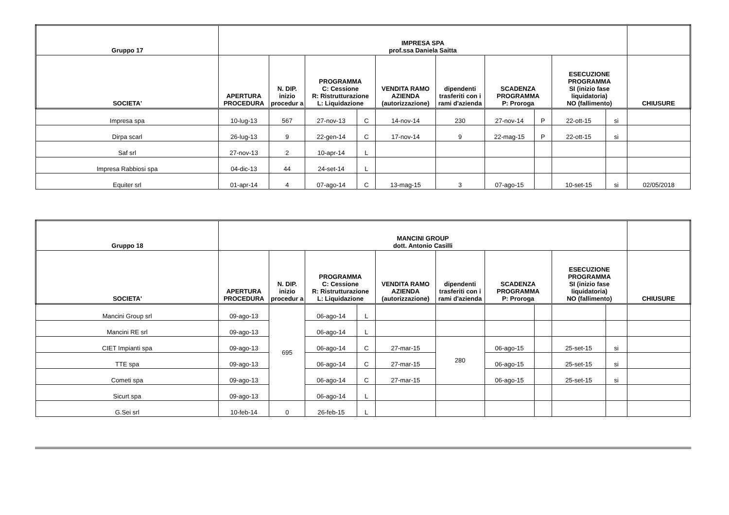| Gruppo 17 | IMPRESA SPA prof.ssa Daniela Saitta | | | | | | | | | | |
| --- | --- | --- | --- | --- | --- | --- | --- | --- | --- | --- | --- |
| SOCIETA' | APERTURA PROCEDURA | N. DIP. inizio procedur a | PROGRAMMA C: Cessione R: Ristrutturazione L: Liquidazione | | VENDITA RAMO AZIENDA (autorizzazione) | dipendenti trasferiti con i rami d'azienda | SCADENZA PROGRAMMA P: Proroga | | ESECUZIONE PROGRAMMA SI (inizio fase liquidatoria) NO (fallimento) | | CHIUSURE |
| Impresa spa | 10-lug-13 | 567 | 27-nov-13 | C | 14-nov-14 | 230 | 27-nov-14 | P | 22-ott-15 | si | |
| Dirpa scarl | 26-lug-13 | 9 | 22-gen-14 | C | 17-nov-14 | 9 | 22-mag-15 | P | 22-ott-15 | si | |
| Saf srl | 27-nov-13 | 2 | 10-apr-14 | L | | | | | | | |
| Impresa Rabbiosi spa | 04-dic-13 | 44 | 24-set-14 | L | | | | | | | |
| Equiter srl | 01-apr-14 | 4 | 07-ago-14 | C | 13-mag-15 | 3 | 07-ago-15 | | 10-set-15 | si | 02/05/2018 |
| Gruppo 18 | MANCINI GROUP dott. Antonio Casilli | | | | | | | | | | |
| --- | --- | --- | --- | --- | --- | --- | --- | --- | --- | --- | --- |
| SOCIETA' | APERTURA PROCEDURA | N. DIP. inizio procedur a | PROGRAMMA C: Cessione R: Ristrutturazione L: Liquidazione | | VENDITA RAMO AZIENDA (autorizzazione) | dipendenti trasferiti con i rami d'azienda | SCADENZA PROGRAMMA P: Proroga | | ESECUZIONE PROGRAMMA SI (inizio fase liquidatoria) NO (fallimento) | | CHIUSURE |
| Mancini Group srl | 09-ago-13 | 695 | 06-ago-14 | L | | | | | | | |
| Mancini RE srl | 09-ago-13 | | 06-ago-14 | L | | | | | | | |
| CIET Impianti spa | 09-ago-13 | | 06-ago-14 | C | 27-mar-15 | 280 | 06-ago-15 | | 25-set-15 | si | |
| TTE spa | 09-ago-13 | | 06-ago-14 | C | 27-mar-15 | | 06-ago-15 | | 25-set-15 | si | |
| Cometi spa | 09-ago-13 | | 06-ago-14 | C | 27-mar-15 | | 06-ago-15 | | 25-set-15 | si | |
| Sicurt spa | 09-ago-13 | | 06-ago-14 | L | | | | | | | |
| G.Sei srl | 10-feb-14 | 0 | 26-feb-15 | L | | | | | | | |